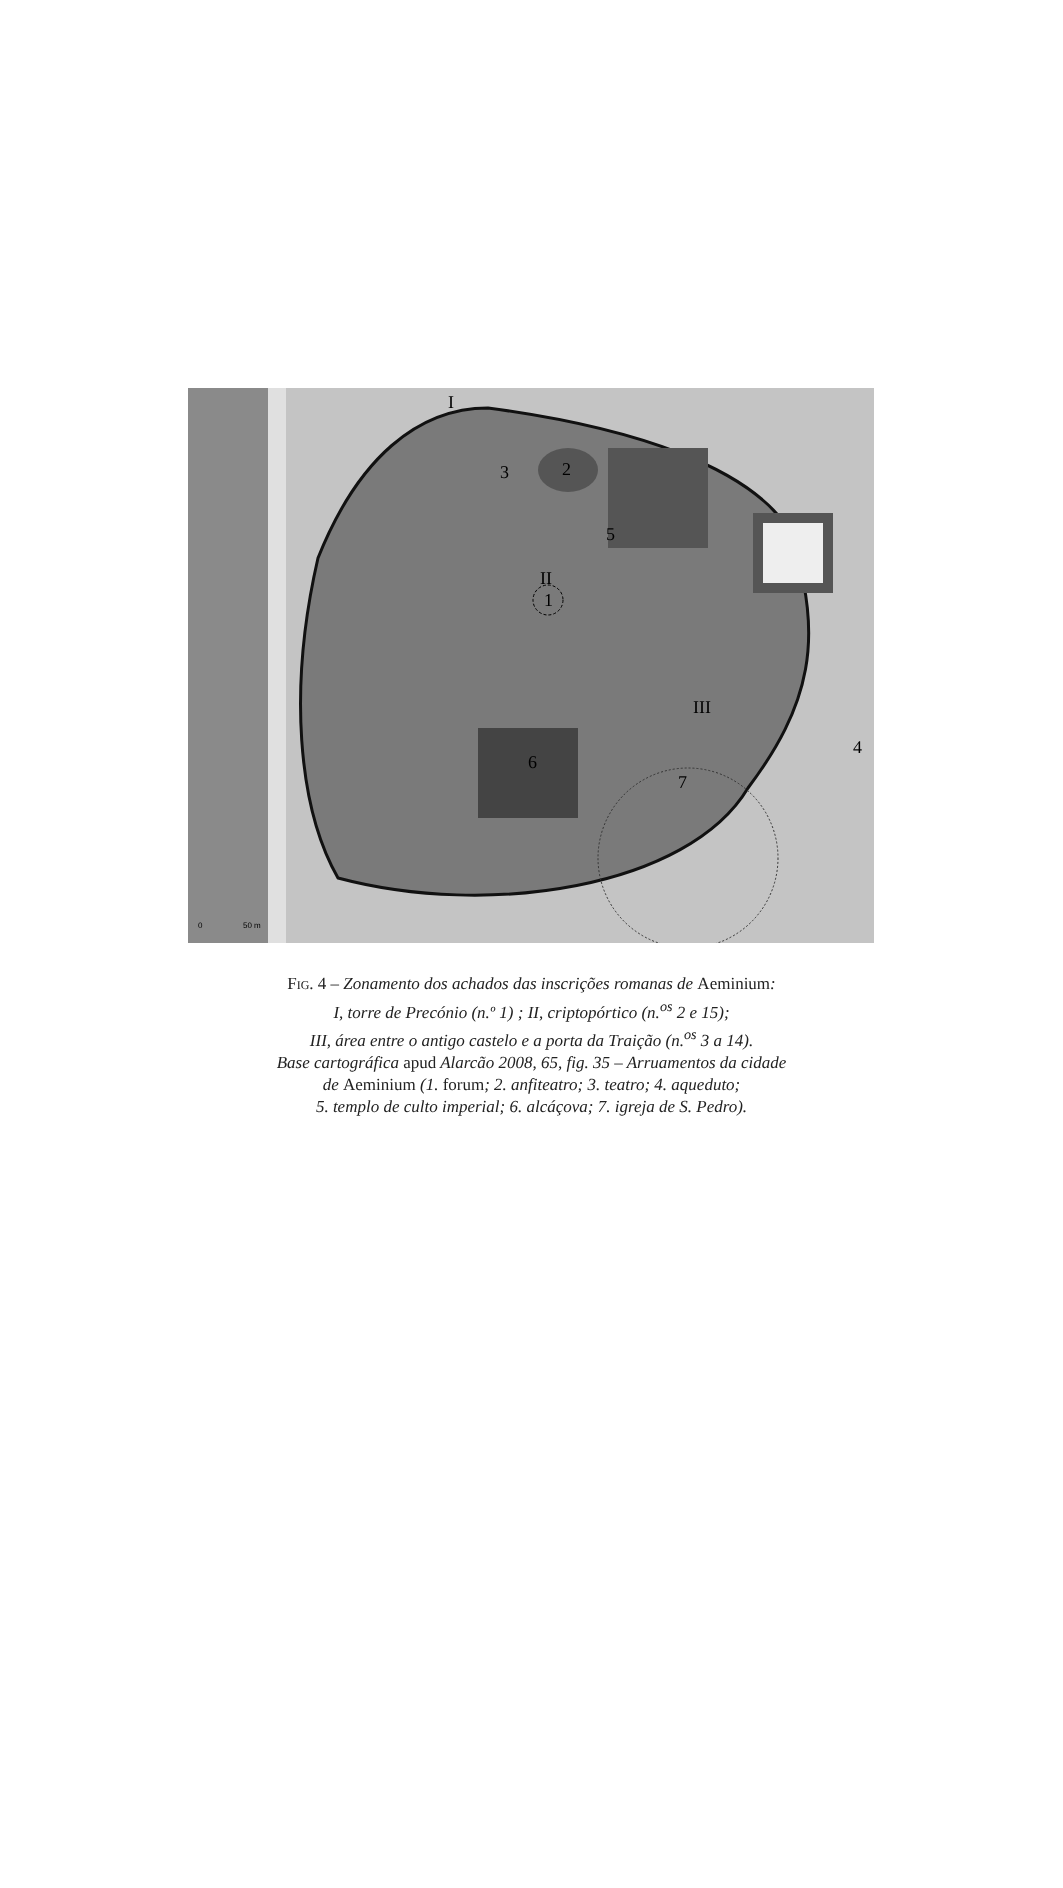I
2
3
5
II
1
III
6
7
4
0
50 m
Fig. 4 – Zonamento dos achados das inscrições romanas de Aeminium:
I, torre de Precónio (n.º 1) ; II, criptopórtico (n.<sup>os</sup> 2 e 15);
III, área entre o antigo castelo e a porta da Traição (n.<sup>os</sup> 3 a 14).
Base cartográfica apud Alarcão 2008, 65, fig. 35 – Arruamentos da cidade
de Aeminium (1. forum; 2. anfiteatro; 3. teatro; 4. aqueduto;
5. templo de culto imperial; 6. alcáçova; 7. igreja de S. Pedro).